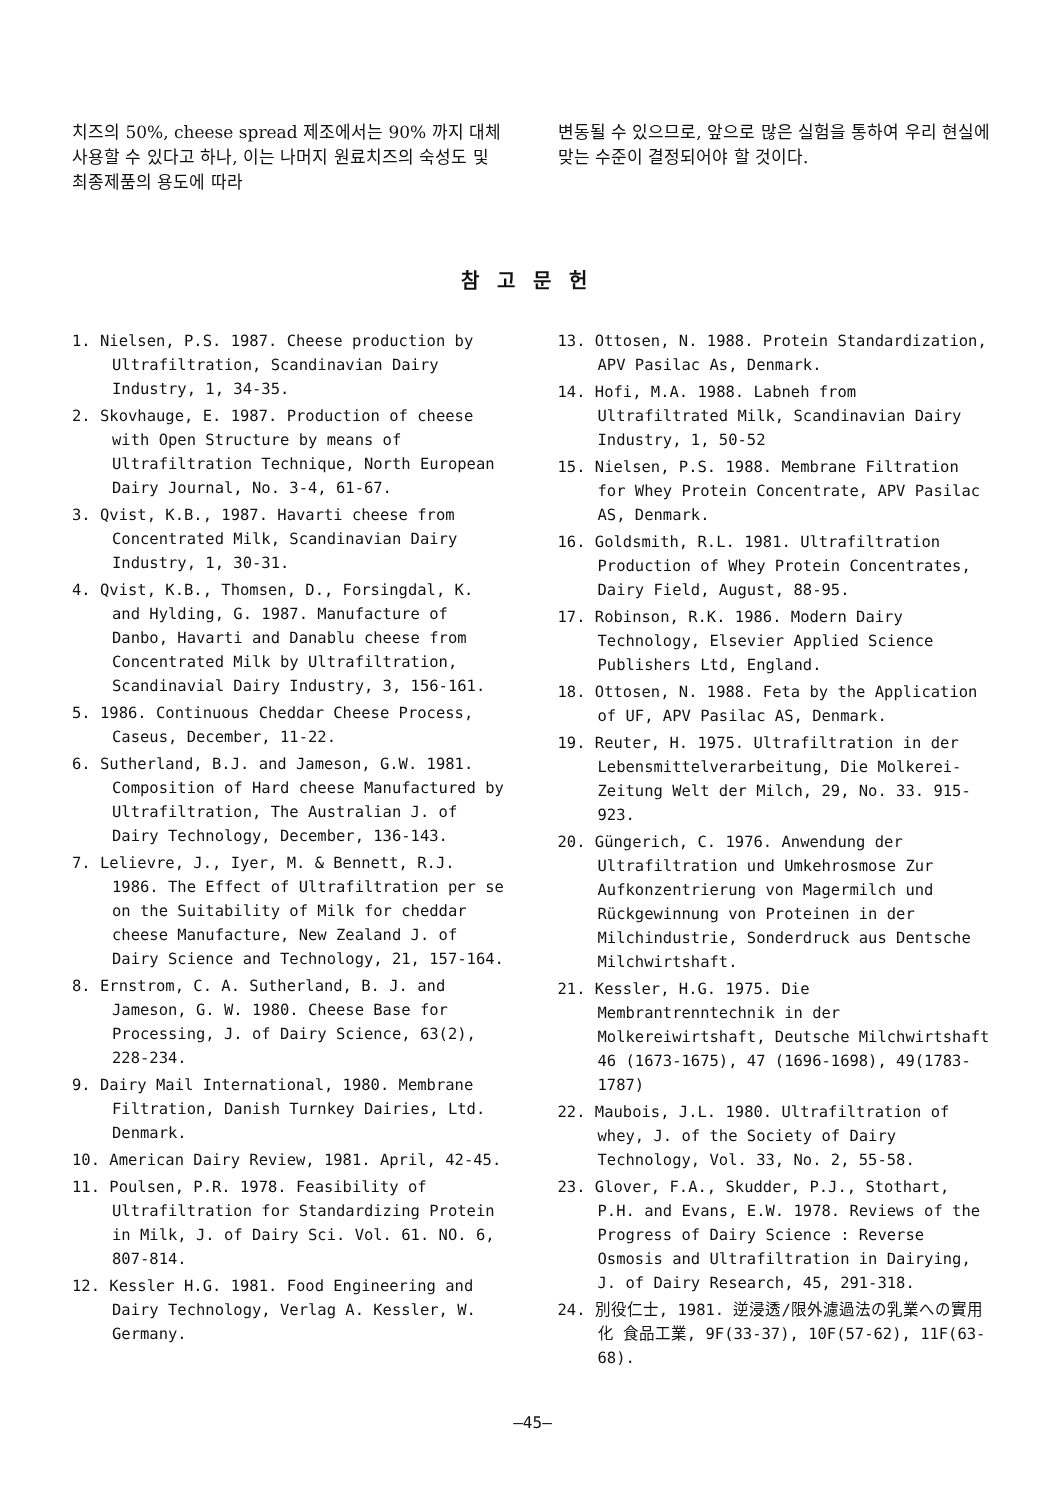치즈의 50%, cheese spread 제조에서는 90% 까지 대체 사용할 수 있다고 하나, 이는 나머지 원료치즈의 숙성도 및 최종제품의 용도에 따라
변동될 수 있으므로, 앞으로 많은 실험을 통하여 우리 현실에 맞는 수준이 결정되어야 할 것이다.
참고문헌
1. Nielsen, P.S. 1987. Cheese production by Ultrafiltration, Scandinavian Dairy Industry, 1, 34-35.
2. Skovhauge, E. 1987. Production of cheese with Open Structure by means of Ultrafiltration Technique, North European Dairy Journal, No. 3-4, 61-67.
3. Qvist, K.B., 1987. Havarti cheese from Concentrated Milk, Scandinavian Dairy Industry, 1, 30-31.
4. Qvist, K.B., Thomsen, D., Forsingdal, K. and Hylding, G. 1987. Manufacture of Danbo, Havarti and Danablu cheese from Concentrated Milk by Ultrafiltration, Scandinavial Dairy Industry, 3, 156-161.
5. 1986. Continuous Cheddar Cheese Process, Caseus, December, 11-22.
6. Sutherland, B.J. and Jameson, G.W. 1981. Composition of Hard cheese Manufactured by Ultrafiltration, The Australian J. of Dairy Technology, December, 136-143.
7. Lelievre, J., Iyer, M. & Bennett, R.J. 1986. The Effect of Ultrafiltration per se on the Suitability of Milk for cheddar cheese Manufacture, New Zealand J. of Dairy Science and Technology, 21, 157-164.
8. Ernstrom, C. A. Sutherland, B. J. and Jameson, G. W. 1980. Cheese Base for Processing, J. of Dairy Science, 63(2), 228-234.
9. Dairy Mail International, 1980. Membrane Filtration, Danish Turnkey Dairies, Ltd. Denmark.
10. American Dairy Review, 1981. April, 42-45.
11. Poulsen, P.R. 1978. Feasibility of Ultrafiltration for Standardizing Protein in Milk, J. of Dairy Sci. Vol. 61. NO. 6, 807-814.
12. Kessler H.G. 1981. Food Engineering and Dairy Technology, Verlag A. Kessler, W. Germany.
13. Ottosen, N. 1988. Protein Standardization, APV Pasilac As, Denmark.
14. Hofi, M.A. 1988. Labneh from Ultrafiltrated Milk, Scandinavian Dairy Industry, 1, 50-52
15. Nielsen, P.S. 1988. Membrane Filtration for Whey Protein Concentrate, APV Pasilac AS, Denmark.
16. Goldsmith, R.L. 1981. Ultrafiltration Production of Whey Protein Concentrates, Dairy Field, August, 88-95.
17. Robinson, R.K. 1986. Modern Dairy Technology, Elsevier Applied Science Publishers Ltd, England.
18. Ottosen, N. 1988. Feta by the Application of UF, APV Pasilac AS, Denmark.
19. Reuter, H. 1975. Ultrafiltration in der Lebensmittelverarbeitung, Die Molkerei-Zeitung Welt der Milch, 29, No. 33. 915-923.
20. Güngerich, C. 1976. Anwendung der Ultrafiltration und Umkehrosmose Zur Aufkonzentrierung von Magermilch und Rückgewinnung von Proteinen in der Milchindustrie, Sonderdruck aus Dentsche Milchwirtshaft.
21. Kessler, H.G. 1975. Die Membrantrenntechnik in der Molkereiwirtshaft, Deutsche Milchwirtshaft 46 (1673-1675), 47 (1696-1698), 49(1783-1787)
22. Maubois, J.L. 1980. Ultrafiltration of whey, J. of the Society of Dairy Technology, Vol. 33, No. 2, 55-58.
23. Glover, F.A., Skudder, P.J., Stothart, P.H. and Evans, E.W. 1978. Reviews of the Progress of Dairy Science : Reverse Osmosis and Ultrafiltration in Dairying, J. of Dairy Research, 45, 291-318.
24. 別役仁士, 1981. 逆浸透/限外濾過法の乳業への實用化 食品工業, 9F(33-37), 10F(57-62), 11F(63-68).
—45—